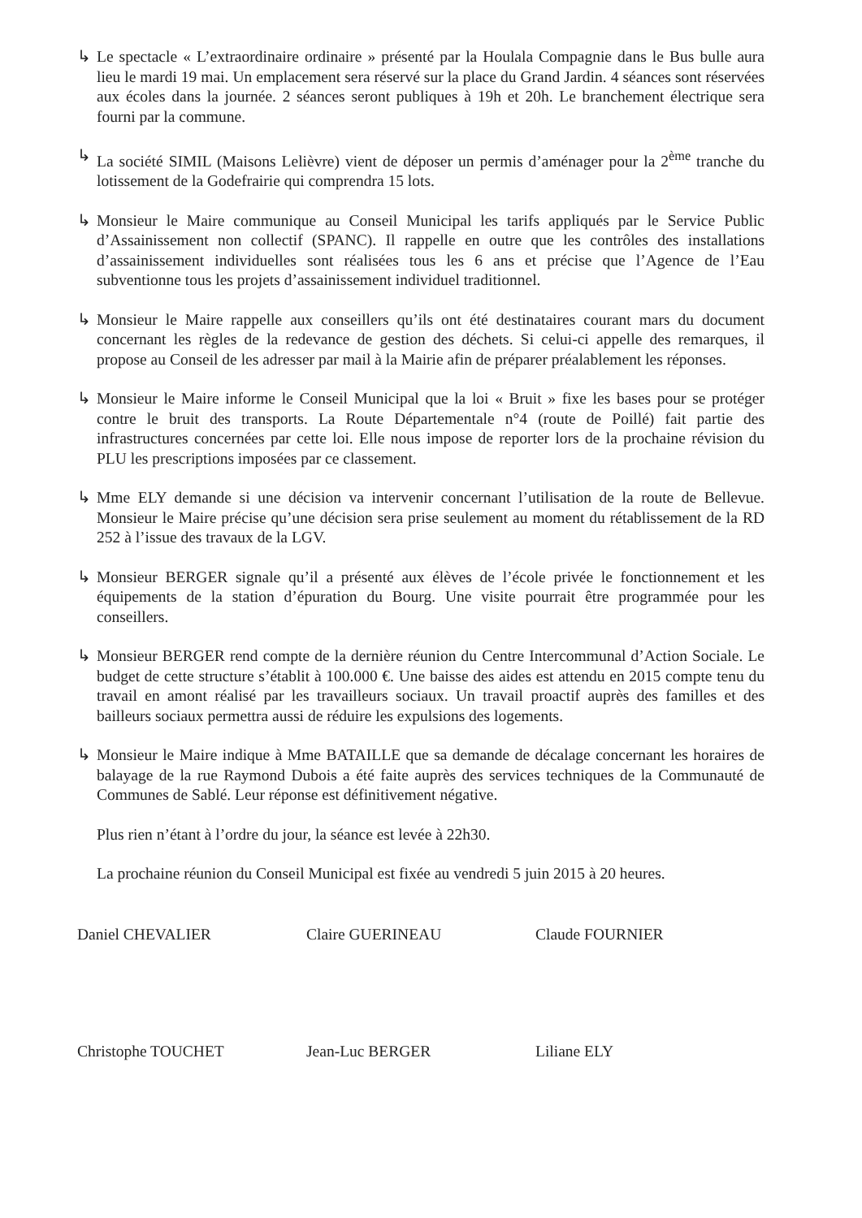↳ Le spectacle « L’extraordinaire ordinaire » présenté par la Houlala Compagnie dans le Bus bulle aura lieu le mardi 19 mai. Un emplacement sera réservé sur la place du Grand Jardin. 4 séances sont réservées aux écoles dans la journée. 2 séances seront publiques à 19h et 20h. Le branchement électrique sera fourni par la commune.
↳ La société SIMIL (Maisons Lelièvre) vient de déposer un permis d’aménager pour la 2<sup>ème</sup> tranche du lotissement de la Godefrairie qui comprendra 15 lots.
↳ Monsieur le Maire communique au Conseil Municipal les tarifs appliqués par le Service Public d’Assainissement non collectif (SPANC). Il rappelle en outre que les contrôles des installations d’assainissement individuelles sont réalisées tous les 6 ans et précise que l’Agence de l’Eau subventionne tous les projets d’assainissement individuel traditionnel.
↳ Monsieur le Maire rappelle aux conseillers qu’ils ont été destinataires courant mars du document concernant les règles de la redevance de gestion des déchets. Si celui-ci appelle des remarques, il propose au Conseil de les adresser par mail à la Mairie afin de préparer préalablement les réponses.
↳ Monsieur le Maire informe le Conseil Municipal que la loi « Bruit » fixe les bases pour se protéger contre le bruit des transports. La Route Départementale n°4 (route de Poillé) fait partie des infrastructures concernées par cette loi. Elle nous impose de reporter lors de la prochaine révision du PLU les prescriptions imposées par ce classement.
↳ Mme ELY demande si une décision va intervenir concernant l’utilisation de la route de Bellevue. Monsieur le Maire précise qu’une décision sera prise seulement au moment du rétablissement de la RD 252 à l’issue des travaux de la LGV.
↳ Monsieur BERGER signale qu’il a présenté aux élèves de l’école privée le fonctionnement et les équipements de la station d’épuration du Bourg. Une visite pourrait être programmée pour les conseillers.
↳ Monsieur BERGER rend compte de la dernière réunion du Centre Intercommunal d’Action Sociale. Le budget de cette structure s’établit à 100.000 €. Une baisse des aides est attendu en 2015 compte tenu du travail en amont réalisé par les travailleurs sociaux. Un travail proactif auprès des familles et des bailleurs sociaux permettra aussi de réduire les expulsions des logements.
↳ Monsieur le Maire indique à Mme BATAILLE que sa demande de décalage concernant les horaires de balayage de la rue Raymond Dubois a été faite auprès des services techniques de la Communauté de Communes de Sablé. Leur réponse est définitivement négative.
Plus rien n’étant à l’ordre du jour, la séance est levée à 22h30.
La prochaine réunion du Conseil Municipal est fixée au vendredi 5 juin 2015 à 20 heures.
Daniel CHEVALIER Claire GUERINEAU Claude FOURNIER
Christophe TOUCHET Jean-Luc BERGER Liliane ELY